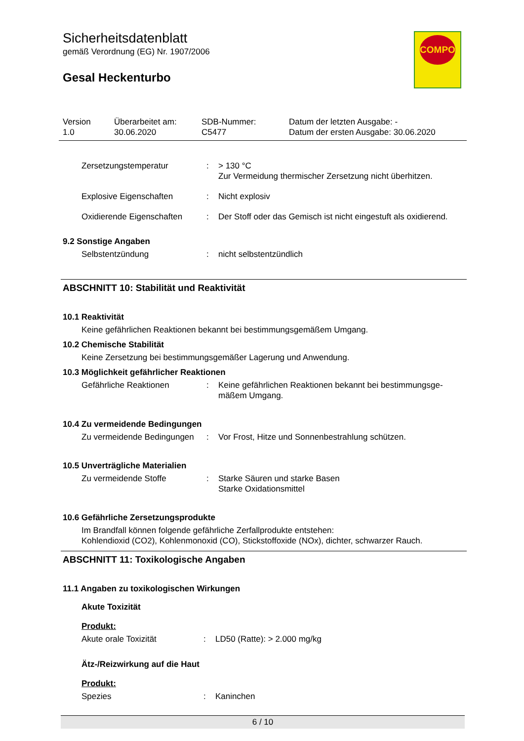Sicherheitsdatenblatt
gemäß Verordnung (EG) Nr. 1907/2006
Gesal Heckenturbo
COMPO
| Version 1.0 | Überarbeitet am: 30.06.2020 | SDB-Nummer: C5477 | Datum der letzten Ausgabe: - Datum der ersten Ausgabe: 30.06.2020 |
| Zersetzungstemperatur | : | > 130 °C Zur Vermeidung thermischer Zersetzung nicht überhitzen. |
| Explosive Eigenschaften | : | Nicht explosiv |
| Oxidierende Eigenschaften | : | Der Stoff oder das Gemisch ist nicht eingestuft als oxidierend. |
9.2 Sonstige Angaben
| Selbstentzündung | : | nicht selbstentzündlich |
ABSCHNITT 10: Stabilität und Reaktivität
10.1 Reaktivität
Keine gefährlichen Reaktionen bekannt bei bestimmungsgemäßem Umgang.
10.2 Chemische Stabilität
Keine Zersetzung bei bestimmungsgemäßer Lagerung und Anwendung.
10.3 Möglichkeit gefährlicher Reaktionen
| Gefährliche Reaktionen | : | Keine gefährlichen Reaktionen bekannt bei bestimmungsge- mäßem Umgang. |
10.4 Zu vermeidende Bedingungen
| Zu vermeidende Bedingungen | : | Vor Frost, Hitze und Sonnenbestrahlung schützen. |
10.5 Unverträgliche Materialien
| Zu vermeidende Stoffe | : | Starke Säuren und starke Basen Starke Oxidationsmittel |
10.6 Gefährliche Zersetzungsprodukte
Im Brandfall können folgende gefährliche Zerfallprodukte entstehen:
Kohlendioxid (CO2), Kohlenmonoxid (CO), Stickstoffoxide (NOx), dichter, schwarzer Rauch.
ABSCHNITT 11: Toxikologische Angaben
11.1 Angaben zu toxikologischen Wirkungen
Akute Toxizität
Produkt:
| Akute orale Toxizität | : | LD50 (Ratte): > 2.000 mg/kg |
Ätz-/Reizwirkung auf die Haut
Produkt:
| Spezies | : | Kaninchen |
6 / 10